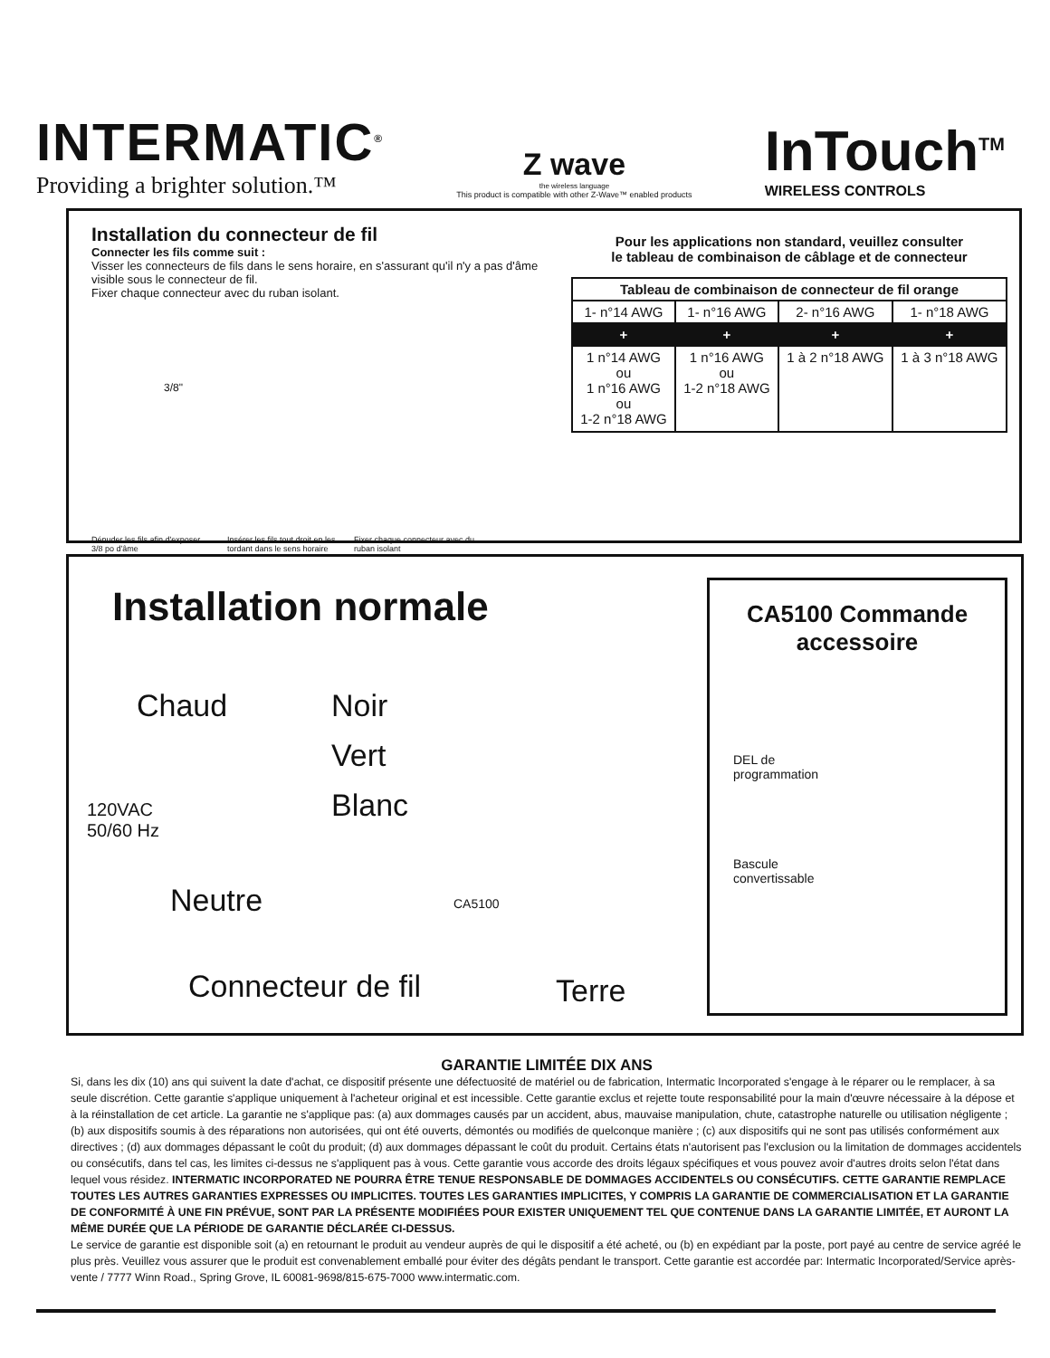INTERMATIC<sup>®</sup>
Providing a brighter solution.™
Z wave
the wireless language
This product is compatible with other Z-Wave™ enabled products
InTouch<sup>TM</sup>
WIRELESS CONTROLS
Installation du connecteur de fil
Connecter les fils comme suit :
Visser les connecteurs de fils dans le sens horaire, en s'assurant qu'il n'y a pas d'âme visible sous le connecteur de fil.
Fixer chaque connecteur avec du ruban isolant.
3/8"
Dénuder les fils afin d'exposer 3/8 po d'âme Insérer les fils tout droit en les tordant dans le sens horaire Fixer chaque connecteur avec du ruban isolant
Pour les applications non standard, veuillez consulter
le tableau de combinaison de câblage et de connecteur
| Tableau de combinaison de connecteur de fil orange | | | |
| --- | --- | --- | --- |
| 1- n°14 AWG | 1- n°16 AWG | 2- n°16 AWG | 1- n°18 AWG |
| + | + | + | + |
| 1 n°14 AWG ou 1 n°16 AWG ou 1-2 n°18 AWG | 1 n°16 AWG ou 1-2 n°18 AWG | 1 à 2 n°18 AWG | 1 à 3 n°18 AWG |
Installation normale
Chaud Noir
Vert
Blanc
120VAC
50/60 Hz
Neutre CA5100
Connecteur de fil Terre
CA5100 Commande
accessoire
DEL de
programmation
Bascule
convertissable
GARANTIE LIMITÉE DIX ANS
Si, dans les dix (10) ans qui suivent la date d'achat, ce dispositif présente une défectuosité de matériel ou de fabrication, Intermatic Incorporated s'engage à le réparer ou le remplacer, à sa seule discrétion. Cette garantie s'applique uniquement à l'acheteur original et est incessible. Cette garantie exclus et rejette toute responsabilité pour la main d'œuvre nécessaire à la dépose et à la réinstallation de cet article. La garantie ne s'applique pas: (a) aux dommages causés par un accident, abus, mauvaise manipulation, chute, catastrophe naturelle ou utilisation négligente ; (b) aux dispositifs soumis à des réparations non autorisées, qui ont été ouverts, démontés ou modifiés de quelconque manière ; (c) aux dispositifs qui ne sont pas utilisés conformément aux directives ; (d) aux dommages dépassant le coût du produit; (d) aux dommages dépassant le coût du produit. Certains états n'autorisent pas l'exclusion ou la limitation de dommages accidentels ou consécutifs, dans tel cas, les limites ci-dessus ne s'appliquent pas à vous. Cette garantie vous accorde des droits légaux spécifiques et vous pouvez avoir d'autres droits selon l'état dans lequel vous résidez. INTERMATIC INCORPORATED NE POURRA ÊTRE TENUE RESPONSABLE DE DOMMAGES ACCIDENTELS OU CONSÉCUTIFS. CETTE GARANTIE REMPLACE TOUTES LES AUTRES GARANTIES EXPRESSES OU IMPLICITES. TOUTES LES GARANTIES IMPLICITES, Y COMPRIS LA GARANTIE DE COMMERCIALISATION ET LA GARANTIE DE CONFORMITÉ À UNE FIN PRÉVUE, SONT PAR LA PRÉSENTE MODIFIÉES POUR EXISTER UNIQUEMENT TEL QUE CONTENUE DANS LA GARANTIE LIMITÉE, ET AURONT LA MÊME DURÉE QUE LA PÉRIODE DE GARANTIE DÉCLARÉE CI-DESSUS.
Le service de garantie est disponible soit (a) en retournant le produit au vendeur auprès de qui le dispositif a été acheté, ou (b) en expédiant par la poste, port payé au centre de service agréé le plus près. Veuillez vous assurer que le produit est convenablement emballé pour éviter des dégâts pendant le transport. Cette garantie est accordée par: Intermatic Incorporated/Service après-vente / 7777 Winn Road., Spring Grove, IL 60081-9698/815-675-7000 www.intermatic.com.